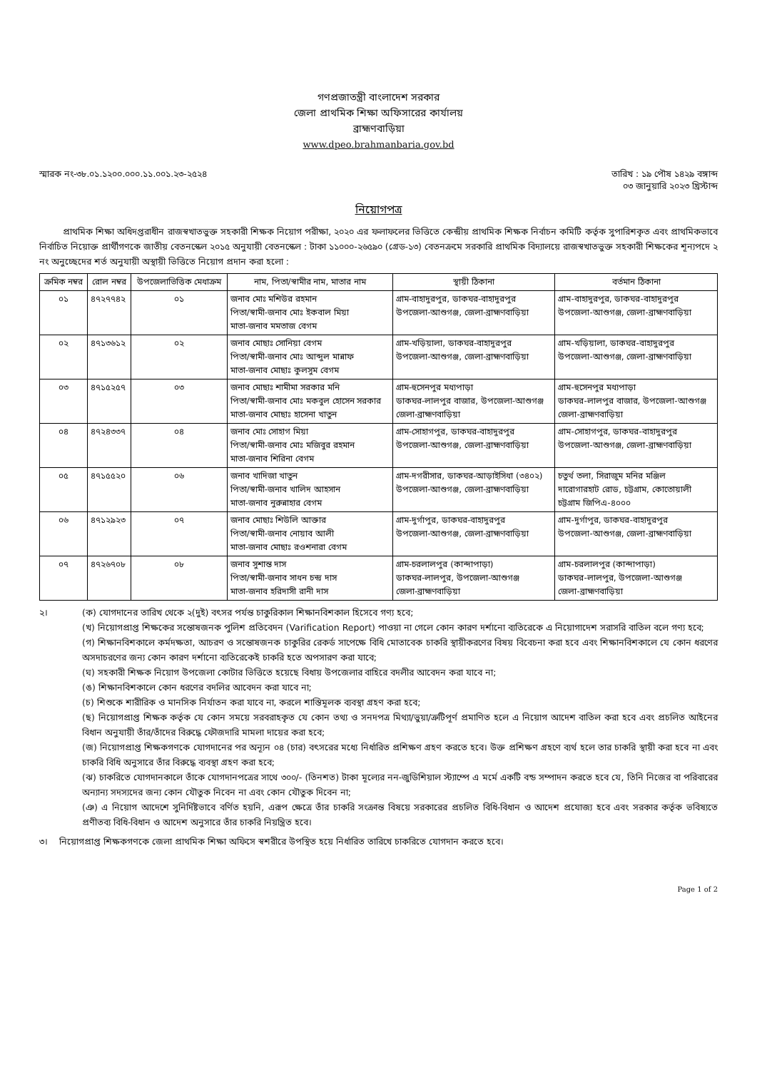গণপ্রজাতন্ত্রী বাংলাদেশ সরকার
জেলা প্রাথমিক শিক্ষা অফিসারের কার্যালয়
ব্রাহ্মণবাড়িয়া
www.dpeo.brahmanbaria.gov.bd
স্মারক নং-৩৮.০১.১২০০.০০০.১১.০০১.২৩-২৫২৪
তারিখ : ১৯ পৌষ ১৪২৯ বঙ্গাব্দ
০৩ জানুয়ারি ২০২৩ খ্রিস্টাব্দ
নিয়োগপত্র
প্রাথমিক শিক্ষা অধিদপ্তরাধীন রাজস্বখাতভুক্ত সহকারী শিক্ষক নিয়োগ পরীক্ষা, ২০২০ এর ফলাফলের ভিত্তিতে কেন্দ্রীয় প্রাথমিক শিক্ষক নির্বাচন কমিটি কর্তৃক সুপারিশকৃত এবং প্রাথমিকভাবে নির্বাচিত নিয়োক্ত প্রার্থীগণকে জাতীয় বেতনস্কেল ২০১৫ অনুযায়ী বেতনস্কেল : টাকা ১১০০০-২৬৫৯০ (গ্রেড-১৩) বেতনক্রমে সরকারি প্রাথমিক বিদ্যালয়ে রাজস্বখাতভুক্ত সহকারী শিক্ষকের শূন্যপদে ২ নং অনুচ্ছেদের শর্ত অনুযায়ী অস্থায়ী ভিত্তিতে নিয়োগ প্রদান করা হলো :
| ক্রমিক নম্বর | রোল নম্বর | উপজেলাভিত্তিক মেধাক্রম | নাম, পিতা/স্বামীর নাম, মাতার নাম | স্থায়ী ঠিকানা | বর্তমান ঠিকানা |
| --- | --- | --- | --- | --- | --- |
| ০১ | ৪৭২৭৭৪২ | ০১ | জনাব মোঃ মশিউর রহমান পিতা/স্বামী-জনাব মোঃ ইকবাল মিয়া মাতা-জনাব মমতাজ বেগম | গ্রাম-বাহাদুরপুর, ডাকঘর-বাহাদুরপুর উপজেলা-আশুগঞ্জ, জেলা-ব্রাহ্মণবাড়িয়া | গ্রাম-বাহাদুরপুর, ডাকঘর-বাহাদুরপুর উপজেলা-আশুগঞ্জ, জেলা-ব্রাহ্মণবাড়িয়া |
| ০২ | ৪৭১৩৬১২ | ০২ | জনাব মোছাঃ সোনিয়া বেগম পিতা/স্বামী-জনাব মোঃ আব্দুল মান্নাফ মাতা-জনাব মোছাঃ কুলসুম বেগম | গ্রাম-খড়িয়ালা, ডাকঘর-বাহাদুরপুর উপজেলা-আশুগঞ্জ, জেলা-ব্রাহ্মণবাড়িয়া | গ্রাম-খড়িয়ালা, ডাকঘর-বাহাদুরপুর উপজেলা-আশুগঞ্জ, জেলা-ব্রাহ্মণবাড়িয়া |
| ০৩ | ৪৭১৫২৫৭ | ০৩ | জনাব মোছাঃ শামীমা সরকার মনি পিতা/স্বামী-জনাব মোঃ মকবুল হোসেন সরকার মাতা-জনাব মোছাঃ হাসেনা খাতুন | গ্রাম-হুসেনপুর মধ্যপাড়া ডাকঘর-লালপুর বাজার, উপজেলা-আশুগঞ্জ জেলা-ব্রাহ্মণবাড়িয়া | গ্রাম-হুসেনপুর মধ্যপাড়া ডাকঘর-লালপুর বাজার, উপজেলা-আশুগঞ্জ জেলা-ব্রাহ্মণবাড়িয়া |
| ০৪ | ৪৭২৪৩৩৭ | ০৪ | জনাব মোঃ সোহাগ মিয়া পিতা/স্বামী-জনাব মোঃ মজিবুর রহমান মাতা-জনাব শিরিনা বেগম | গ্রাম-সোহাগপুর, ডাকঘর-বাহাদুরপুর উপজেলা-আশুগঞ্জ, জেলা-ব্রাহ্মণবাড়িয়া | গ্রাম-সোহাগপুর, ডাকঘর-বাহাদুরপুর উপজেলা-আশুগঞ্জ, জেলা-ব্রাহ্মণবাড়িয়া |
| ০৫ | ৪৭১৫৫২০ | ০৬ | জনাব খাদিজা খাতুন পিতা/স্বামী-জনাব খালিদ আহসান মাতা-জনাব নুরুন্নাহার বেগম | গ্রাম-দগরীসার, ডাকঘর-আড়াইসিধা (৩৪০২) উপজেলা-আশুগঞ্জ, জেলা-ব্রাহ্মণবাড়িয়া | চতুর্থ তলা, সিরাজুম মনির মঞ্জিল দারোগারহাট রোড, চট্টগ্রাম, কোতোয়ালী চট্টগ্রাম জিপিএ-৪০০০ |
| ০৬ | ৪৭১২৯২৩ | ০৭ | জনাব মোছাঃ শিউলি আক্তার পিতা/স্বামী-জনাব নোয়াব আলী মাতা-জনাব মোছাঃ রওশনারা বেগম | গ্রাম-দুর্গাপুর, ডাকঘর-বাহাদুরপুর উপজেলা-আশুগঞ্জ, জেলা-ব্রাহ্মণবাড়িয়া | গ্রাম-দুর্গাপুর, ডাকঘর-বাহাদুরপুর উপজেলা-আশুগঞ্জ, জেলা-ব্রাহ্মণবাড়িয়া |
| ০৭ | ৪৭২৬৭০৮ | ০৮ | জনাব সুশান্ত দাস পিতা/স্বামী-জনাব সাধন চন্দ্র দাস মাতা-জনাব হরিদাসী রানী দাস | গ্রাম-চরলালপুর (কান্দাপাড়া) ডাকঘর-লালপুর, উপজেলা-আশুগঞ্জ জেলা-ব্রাহ্মণবাড়িয়া | গ্রাম-চরলালপুর (কান্দাপাড়া) ডাকঘর-লালপুর, উপজেলা-আশুগঞ্জ জেলা-ব্রাহ্মণবাড়িয়া |
২।
(ক) যোগদানের তারিখ থেকে ২(দুই) বৎসর পর্যন্ত চাকুরিকাল শিক্ষানবিশকাল হিসেবে গণ্য হবে;
(খ) নিয়োগপ্রাপ্ত শিক্ষকের সন্তোষজনক পুলিশ প্রতিবেদন (Varification Report) পাওয়া না গেলে কোন কারণ দর্শানো ব্যতিরেকে এ নিয়োগাদেশ সরাসরি বাতিল বলে গণ্য হবে;
(গ) শিক্ষানবিশকালে কর্মদক্ষতা, আচরণ ও সন্তোষজনক চাকুরির রেকর্ড সাপেক্ষে বিধি মোতাবেক চাকরি স্থায়ীকরণের বিষয় বিবেচনা করা হবে এবং শিক্ষানবিশকালে যে কোন ধরণের অসদাচরণের জন্য কোন কারণ দর্শানো ব্যতিরেকেই চাকরি হতে অপসারণ করা যাবে;
(ঘ) সহকারী শিক্ষক নিয়োগ উপজেলা কোটার ভিত্তিতে হয়েছে বিধায় উপজেলার বাহিরে বদলীর আবেদন করা যাবে না;
(ঙ) শিক্ষানবিশকালে কোন ধরণের বদলির আবেদন করা যাবে না;
(চ) শিশুকে শারীরিক ও মানসিক নির্যাতন করা যাবে না, করলে শাস্তিমূলক ব্যবস্থা গ্রহণ করা হবে;
(ছ) নিয়োগপ্রাপ্ত শিক্ষক কর্তৃক যে কোন সময়ে সরবরাহকৃত যে কোন তথ্য ও সনদপত্র মিথ্যা/ভুয়া/ত্রুটিপূর্ণ প্রমাণিত হলে এ নিয়োগ আদেশ বাতিল করা হবে এবং প্রচলিত আইনের বিধান অনুযায়ী তাঁর/তাঁদের বিরুদ্ধে ফৌজদারি মামলা দায়ের করা হবে;
(জ) নিয়োগপ্রাপ্ত শিক্ষকগণকে যোগদানের পর অন্যূন ০৪ (চার) বৎসরের মধ্যে নির্ধারিত প্রশিক্ষণ গ্রহণ করতে হবে। উক্ত প্রশিক্ষণ গ্রহণে ব্যর্থ হলে তার চাকরি স্থায়ী করা হবে না এবং চাকরি বিধি অনুসারে তাঁর বিরুদ্ধে ব্যবস্থা গ্রহণ করা হবে;
(ঝ) চাকরিতে যোগদানকালে তাঁকে যোগদানপত্রের সাথে ৩০০/- (তিনশত) টাকা মূল্যের নন-জুডিশিয়াল স্ট্যাম্পে এ মর্মে একটি বন্ড সম্পাদন করতে হবে যে, তিনি নিজের বা পরিবারের অন্যান্য সদস্যদের জন্য কোন যৌতুক নিবেন না এবং কোন যৌতুক দিবেন না;
(ঞ) এ নিয়োগ আদেশে সুনির্দিষ্টভাবে বর্ণিত হয়নি, এরূপ ক্ষেত্রে তাঁর চাকরি সংক্রান্ত বিষয়ে সরকারের প্রচলিত বিধি-বিধান ও আদেশ প্রযোজ্য হবে এবং সরকার কর্তৃক ভবিষ্যতে প্রণীতব্য বিধি-বিধান ও আদেশ অনুসারে তাঁর চাকরি নিয়ন্ত্রিত হবে।
৩। নিয়োগপ্রাপ্ত শিক্ষকগণকে জেলা প্রাথমিক শিক্ষা অফিসে স্বশরীরে উপস্থিত হয়ে নির্ধারিত তারিখে চাকরিতে যোগদান করতে হবে।
Page 1 of 2